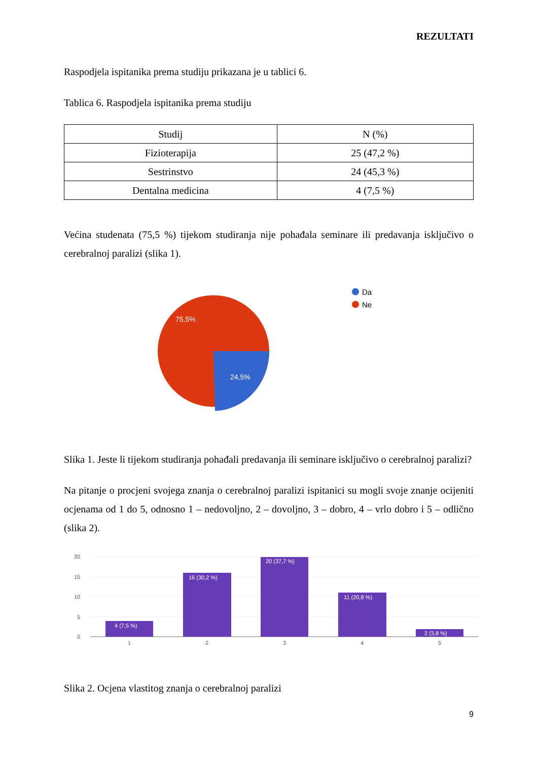REZULTATI
Raspodjela ispitanika prema studiju prikazana je u tablici 6.
Tablica 6. Raspodjela ispitanika prema studiju
| Studij | N (%) |
| --- | --- |
| Fizioterapija | 25 (47,2 %) |
| Sestrinstvo | 24 (45,3 %) |
| Dentalna medicina | 4 (7,5 %) |
Većina studenata (75,5 %) tijekom studiranja nije pohađala seminare ili predavanja isključivo o cerebralnoj paralizi (slika 1).
75,5%
24,5%
Da
Ne
Slika 1. Jeste li tijekom studiranja pohađali predavanja ili seminare isključivo o cerebralnoj paralizi?
Na pitanje o procjeni svojega znanja o cerebralnoj paralizi ispitanici su mogli svoje znanje ocijeniti ocjenama od 1 do 5, odnosno 1 – nedovoljno, 2 – dovoljno, 3 – dobro, 4 – vrlo dobro i 5 – odlično (slika 2).
20
15
10
5
0
4 (7,5 %)
16 (30,2 %)
20 (37,7 %)
11 (20,8 %)
2 (3,8 %)
1
2
3
4
5
Slika 2. Ocjena vlastitog znanja o cerebralnoj paralizi
9